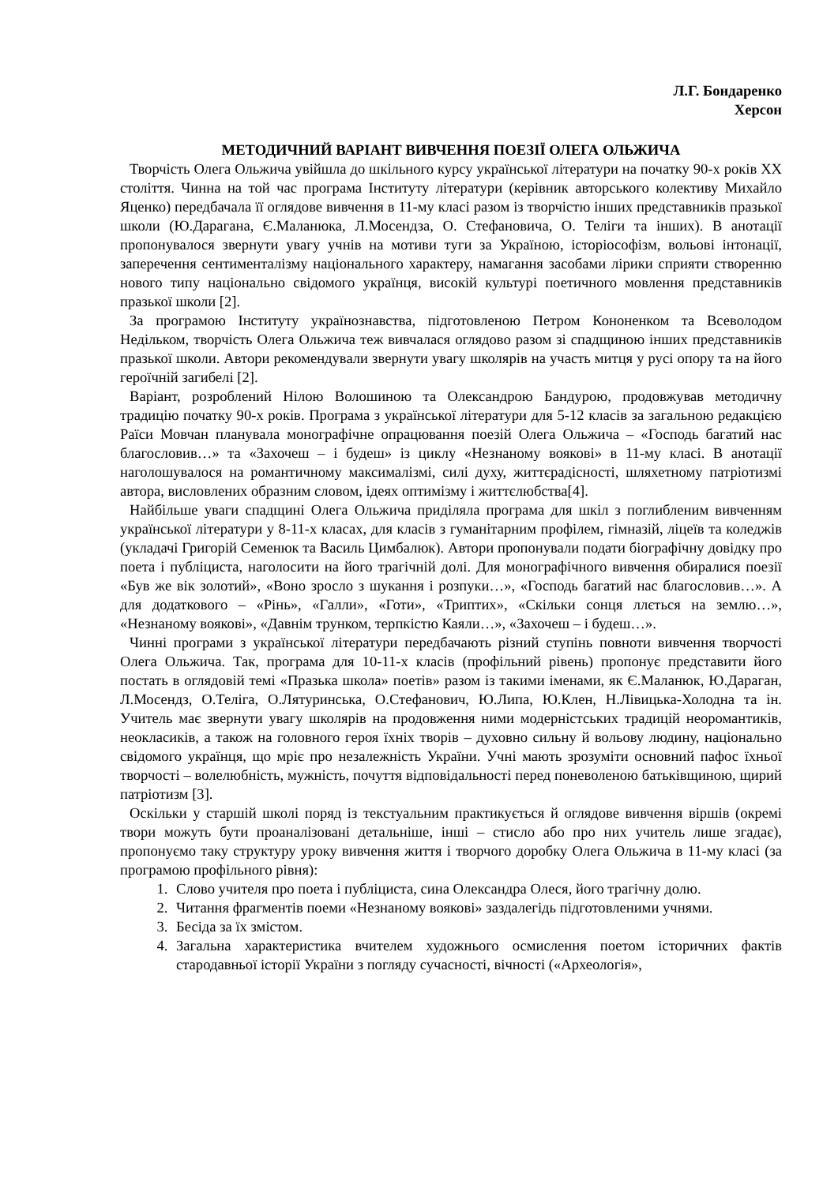Л.Г. Бондаренко
Херсон
МЕТОДИЧНИЙ ВАРІАНТ ВИВЧЕННЯ ПОЕЗІЇ ОЛЕГА ОЛЬЖИЧА
Творчість Олега Ольжича увійшла до шкільного курсу української літератури на початку 90-х років ХХ століття. Чинна на той час програма Інституту літератури (керівник авторського колективу Михайло Яценко) передбачала її оглядове вивчення в 11-му класі разом із творчістю інших представників празької школи (Ю.Дарагана, Є.Маланюка, Л.Мосендза, О. Стефановича, О. Теліги та інших). В анотації пропонувалося звернути увагу учнів на мотиви туги за Україною, історіософізм, вольові інтонації, заперечення сентименталізму національного характеру, намагання засобами лірики сприяти створенню нового типу національно свідомого українця, високій культурі поетичного мовлення представників празької школи [2].
За програмою Інституту українознавства, підготовленою Петром Кононенком та Всеволодом Недільком, творчість Олега Ольжича теж вивчалася оглядово разом зі спадщиною інших представників празької школи. Автори рекомендували звернути увагу школярів на участь митця у русі опору та на його героїчній загибелі [2].
Варіант, розроблений Нілою Волошиною та Олександрою Бандурою, продовжував методичну традицію початку 90-х років. Програма з української літератури для 5-12 класів за загальною редакцією Раїси Мовчан планувала монографічне опрацювання поезій Олега Ольжича – «Господь багатий нас благословив…» та «Захочеш – і будеш» із циклу «Незнаному воякові» в 11-му класі. В анотації наголошувалося на романтичному максималізмі, силі духу, життєрадісності, шляхетному патріотизмі автора, висловлених образним словом, ідеях оптимізму і життєлюбства[4].
Найбільше уваги спадщині Олега Ольжича приділяла програма для шкіл з поглибленим вивченням української літератури у 8-11-х класах, для класів з гуманітарним профілем, гімназій, ліцеїв та коледжів (укладачі Григорій Семенюк та Василь Цимбалюк). Автори пропонували подати біографічну довідку про поета і публіциста, наголосити на його трагічній долі. Для монографічного вивчення обиралися поезії «Був же вік золотий», «Воно зросло з шукання і розпуки…», «Господь багатий нас благословив…». А для додаткового – «Рінь», «Галли», «Готи», «Триптих», «Скільки сонця ллється на землю…», «Незнаному воякові», «Давнім трунком, терпкістю Каяли…», «Захочеш – і будеш…».
Чинні програми з української літератури передбачають різний ступінь повноти вивчення творчості Олега Ольжича. Так, програма для 10-11-х класів (профільний рівень) пропонує представити його постать в оглядовій темі «Празька школа» поетів» разом із такими іменами, як Є.Маланюк, Ю.Дараган, Л.Мосендз, О.Теліга, О.Лятуринська, О.Стефанович, Ю.Липа, Ю.Клен, Н.Лівицька-Холодна та ін. Учитель має звернути увагу школярів на продовження ними модерністських традицій неоромантиків, неокласиків, а також на головного героя їхніх творів – духовно сильну й вольову людину, національно свідомого українця, що мріє про незалежність України. Учні мають зрозуміти основний пафос їхньої творчості – волелюбність, мужність, почуття відповідальності перед поневоленою батьківщиною, щирий патріотизм [3].
Оскільки у старшій школі поряд із текстуальним практикується й оглядове вивчення віршів (окремі твори можуть бути проаналізовані детальніше, інші – стисло або про них учитель лише згадає), пропонуємо таку структуру уроку вивчення життя і творчого доробку Олега Ольжича в 11-му класі (за програмою профільного рівня):
1. Слово учителя про поета і публіциста, сина Олександра Олеся, його трагічну долю.
2. Читання фрагментів поеми «Незнаному воякові» заздалегідь підготовленими учнями.
3. Бесіда за їх змістом.
4. Загальна характеристика вчителем художнього осмислення поетом історичних фактів стародавньої історії України з погляду сучасності, вічності («Археологія»,